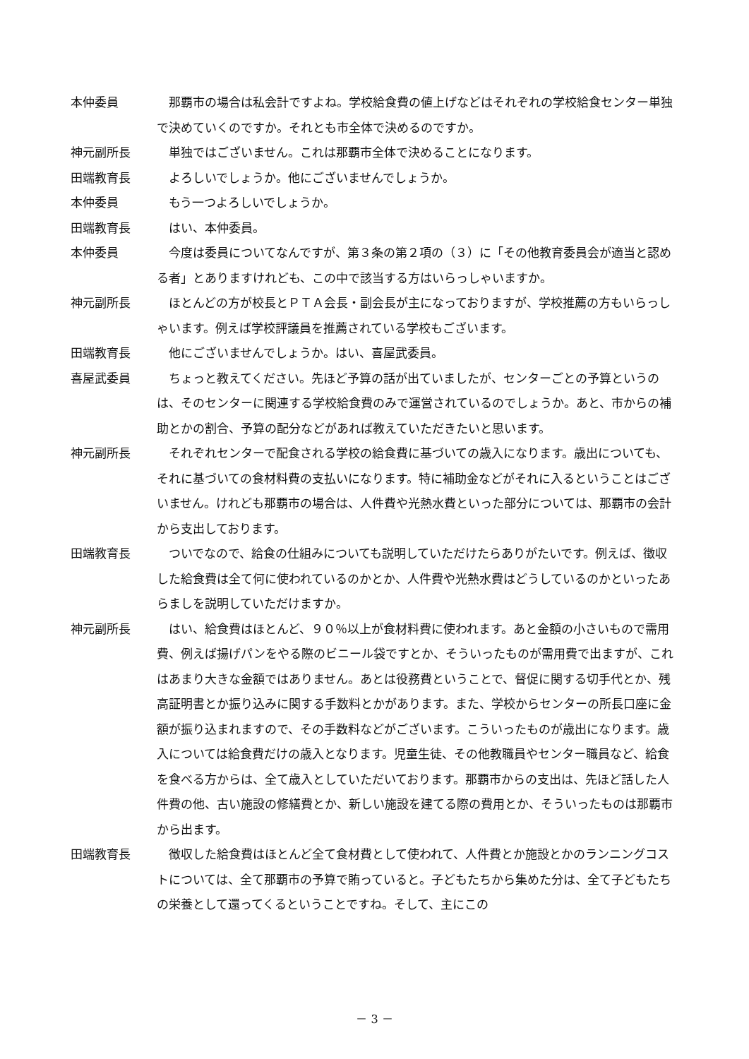本仲委員 那覇市の場合は私会計ですよね。学校給食費の値上げなどはそれぞれの学校給食センター単独で決めていくのですか。それとも市全体で決めるのですか。
神元副所長 単独ではございません。これは那覇市全体で決めることになります。
田端教育長 よろしいでしょうか。他にございませんでしょうか。
本仲委員 もう一つよろしいでしょうか。
田端教育長 はい、本仲委員。
本仲委員 今度は委員についてなんですが、第３条の第２項の（３）に「その他教育委員会が適当と認める者」とありますけれども、この中で該当する方はいらっしゃいますか。
神元副所長 ほとんどの方が校長とＰＴＡ会長・副会長が主になっておりますが、学校推薦の方もいらっしゃいます。例えば学校評議員を推薦されている学校もございます。
田端教育長 他にございませんでしょうか。はい、喜屋武委員。
喜屋武委員 ちょっと教えてください。先ほど予算の話が出ていましたが、センターごとの予算というのは、そのセンターに関連する学校給食費のみで運営されているのでしょうか。あと、市からの補助とかの割合、予算の配分などがあれば教えていただきたいと思います。
神元副所長 それぞれセンターで配食される学校の給食費に基づいての歳入になります。歳出についても、それに基づいての食材料費の支払いになります。特に補助金などがそれに入るということはございません。けれども那覇市の場合は、人件費や光熱水費といった部分については、那覇市の会計から支出しております。
田端教育長 ついでなので、給食の仕組みについても説明していただけたらありがたいです。例えば、徴収した給食費は全て何に使われているのかとか、人件費や光熱水費はどうしているのかといったあらましを説明していただけますか。
神元副所長 はい、給食費はほとんど、９０％以上が食材料費に使われます。あと金額の小さいもので需用費、例えば揚げパンをやる際のビニール袋ですとか、そういったものが需用費で出ますが、これはあまり大きな金額ではありません。あとは役務費ということで、督促に関する切手代とか、残高証明書とか振り込みに関する手数料とかがあります。また、学校からセンターの所長口座に金額が振り込まれますので、その手数料などがございます。こういったものが歳出になります。歳入については給食費だけの歳入となります。児童生徒、その他教職員やセンター職員など、給食を食べる方からは、全て歳入としていただいております。那覇市からの支出は、先ほど話した人件費の他、古い施設の修繕費とか、新しい施設を建てる際の費用とか、そういったものは那覇市から出ます。
田端教育長 徴収した給食費はほとんど全て食材費として使われて、人件費とか施設とかのランニングコストについては、全て那覇市の予算で賄っていると。子どもたちから集めた分は、全て子どもたちの栄養として還ってくるということですね。そして、主にこの
－ 3 －